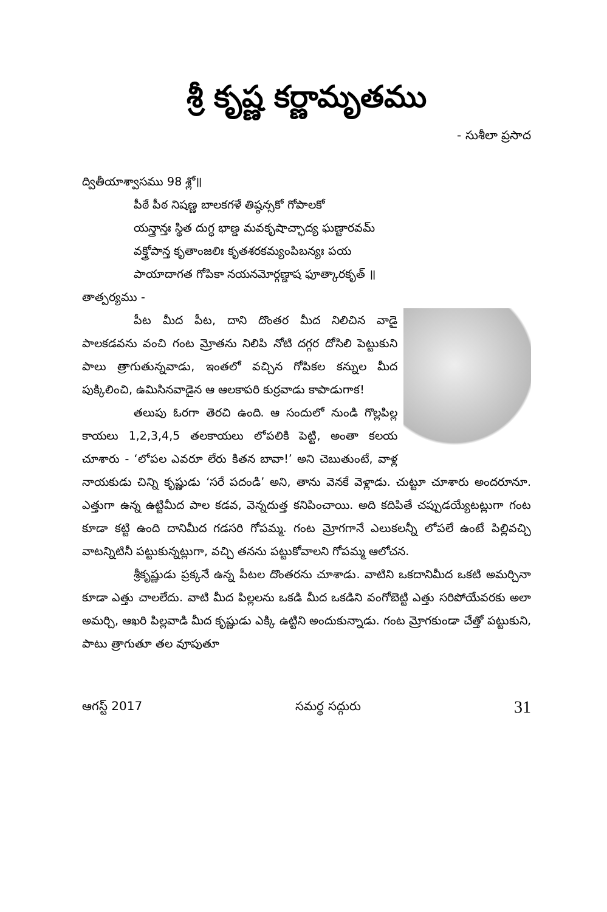శ్రీ కృష్ణ కర్ణామృతము
- సుశీలా ప్రసాద
ద్వితీయాశ్వాసము 98 శ్లో॥
పీఠే పీఠ నిషణ్ణ బాలకగళే తిష్ఠన్సకో గోపాలకో
యన్త్రాన్తః స్థిత దుగ్ధ భాణ్డ మవకృషాచ్ఛాద్య ఘణ్టారవమ్
వక్త్రోపాన్త కృతాంజలిః కృతశరకమ్యంపిబన్యః పయ
పాయాదాగత గోపికా నయనమోర్గణ్డాష ఫూత్కారకృత్ ॥
తాత్పర్యము -
పీట మీద పీట, దాని దొంతర మీద నిలిచిన వాడై పాలకడవను వంచి గంట మ్రోతను నిలిపి నోటి దగ్గర దోసిలి పెట్టుకుని పాలు త్రాగుతున్నవాడు, ఇంతలో వచ్చిన గోపికల కన్నుల మీద పుక్కిలించి, ఉమిసినవాడైన ఆ ఆలకాపరి కుర్రవాడు కాపాడుగాక!
తలుపు ఓరగా తెరచి ఉంది. ఆ సందులో నుండి గొల్లపిల్ల కాయలు 1,2,3,4,5 తలకాయలు లోపలికి పెట్టి, అంతా కలయ చూశారు - ‘లోపల ఎవరూ లేరు కితన బావా!’ అని చెబుతుంటే, వాళ్ల నాయకుడు చిన్ని కృష్ణుడు ‘సరే పదండి’ అని, తాను వెనకే వెళ్లాడు. చుట్టూ చూశారు అందరూనూ. ఎత్తుగా ఉన్న ఉట్టిమీద పాల కడవ, వెన్నదుత్త కనిపించాయి. అది కదిపితే చప్పుడయ్యేటట్లుగా గంట కూడా కట్టి ఉంది దానిమీద గడసరి గోపమ్మ. గంట మ్రోగగానే ఎలుకలన్నీ లోపలే ఉంటే పిల్లివచ్చి వాటన్నిటినీ పట్టుకున్నట్లుగా, వచ్చి తనను పట్టుకోవాలని గోపమ్మ ఆలోచన.
శ్రీకృష్ణుడు ప్రక్కనే ఉన్న పీటల దొంతరను చూశాడు. వాటిని ఒకదానిమీద ఒకటి అమర్చినా కూడా ఎత్తు చాలలేదు. వాటి మీద పిల్లలను ఒకడి మీద ఒకడిని వంగోబెట్టి ఎత్తు సరిపోయేవరకు అలా అమర్చి, ఆఖరి పిల్లవాడి మీద కృష్ణుడు ఎక్కి ఉట్టిని అందుకున్నాడు. గంట మ్రోగకుండా చేత్తో పట్టుకుని, పాటు త్రాగుతూ తల వూపుతూ
ఆగస్ట్ 2017 సమర్థ సద్గురు 31